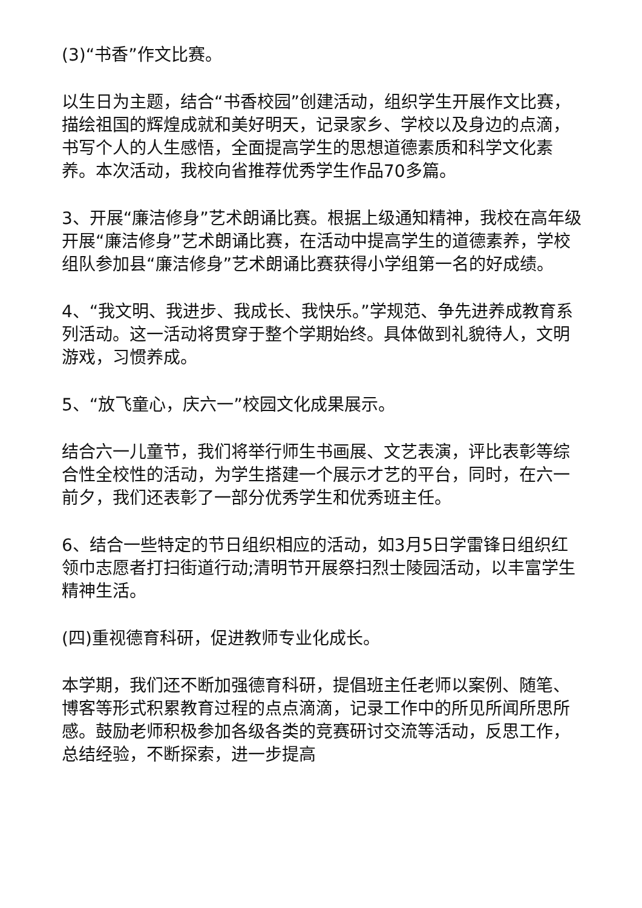(3)“书香”作文比赛。
以生日为主题，结合“书香校园”创建活动，组织学生开展作文比赛，描绘祖国的辉煌成就和美好明天，记录家乡、学校以及身边的点滴，书写个人的人生感悟，全面提高学生的思想道德素质和科学文化素养。本次活动，我校向省推荐优秀学生作品70多篇。
3、开展“廉洁修身”艺术朗诵比赛。根据上级通知精神，我校在高年级开展“廉洁修身”艺术朗诵比赛，在活动中提高学生的道德素养，学校组队参加县“廉洁修身”艺术朗诵比赛获得小学组第一名的好成绩。
4、“我文明、我进步、我成长、我快乐。”学规范、争先进养成教育系列活动。这一活动将贯穿于整个学期始终。具体做到礼貌待人，文明游戏，习惯养成。
5、“放飞童心，庆六一”校园文化成果展示。
结合六一儿童节，我们将举行师生书画展、文艺表演，评比表彰等综合性全校性的活动，为学生搭建一个展示才艺的平台，同时，在六一前夕，我们还表彰了一部分优秀学生和优秀班主任。
6、结合一些特定的节日组织相应的活动，如3月5日学雷锋日组织红领巾志愿者打扫街道行动;清明节开展祭扫烈士陵园活动，以丰富学生精神生活。
(四)重视德育科研，促进教师专业化成长。
本学期，我们还不断加强德育科研，提倡班主任老师以案例、随笔、博客等形式积累教育过程的点点滴滴，记录工作中的所见所闻所思所感。鼓励老师积极参加各级各类的竞赛研讨交流等活动，反思工作，总结经验，不断探索，进一步提高